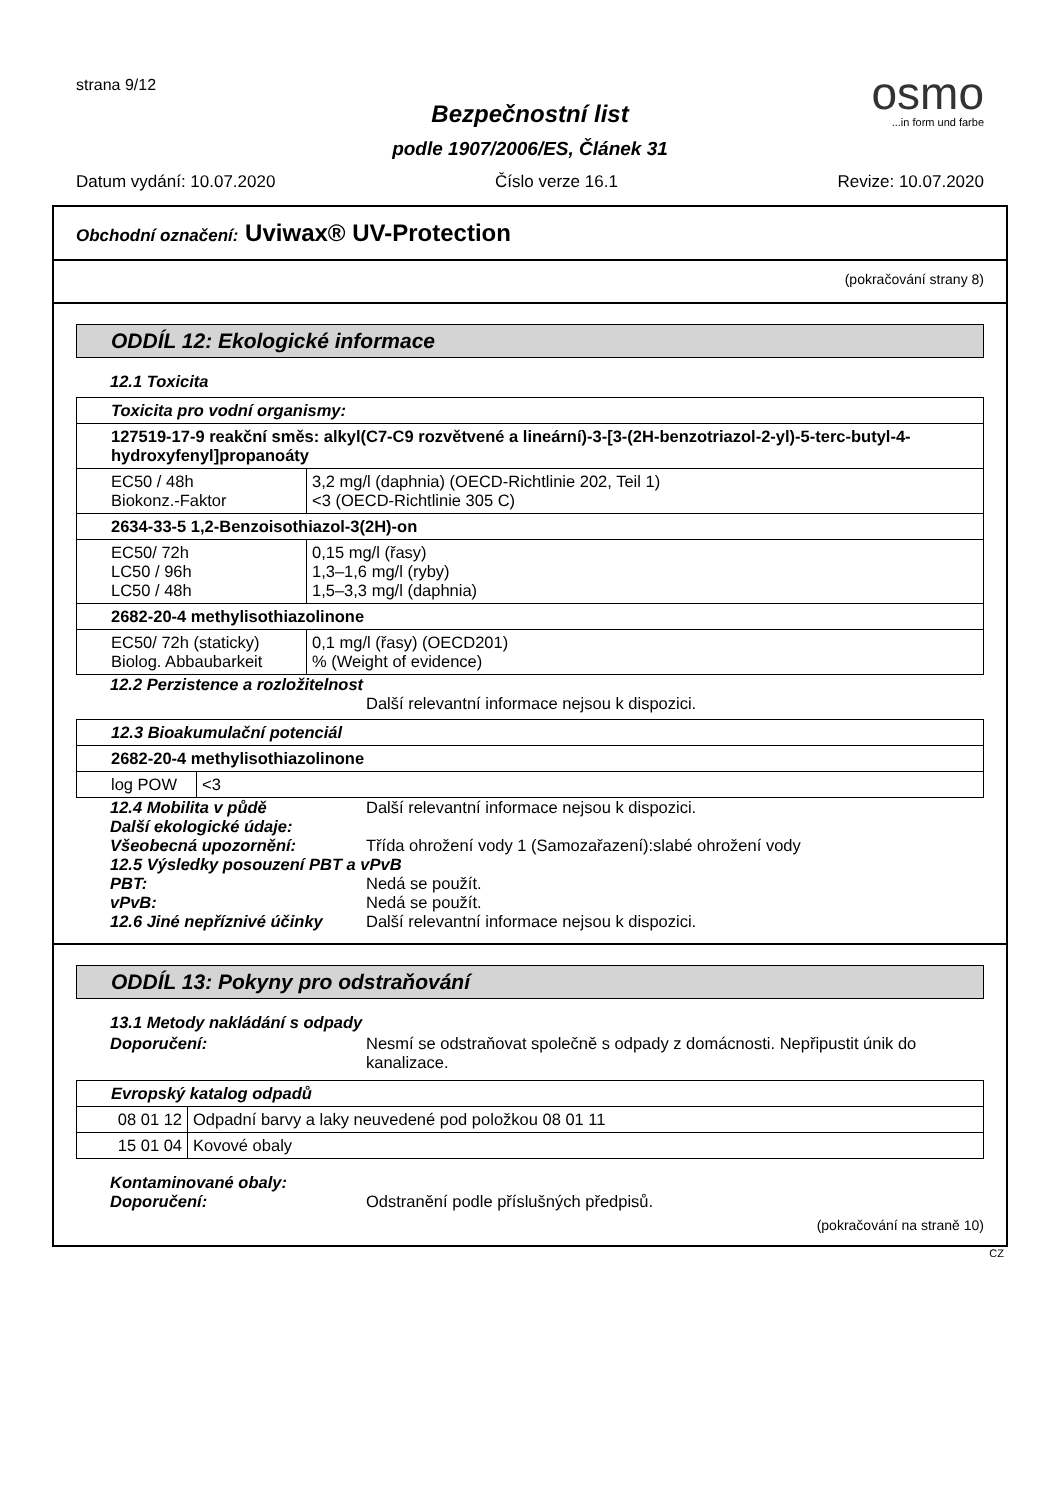strana 9/12
Bezpečnostní list
podle 1907/2006/ES, Článek 31
osmo
...in form und farbe
Datum vydání: 10.07.2020 Číslo verze 16.1 Revize: 10.07.2020
Obchodní označení: Uviwax® UV-Protection
(pokračování strany 8)
ODDÍL 12: Ekologické informace
12.1 Toxicita
| Toxicita pro vodní organismy: | |
| --- | --- |
| 127519-17-9 reakční směs: alkyl(C7-C9 rozvětvené a lineární)-3-[3-(2H-benzotriazol-2-yl)-5-terc-butyl-4-hydroxyfenyl]propanoáty | |
| EC50 / 48h Biokonz.-Faktor | 3,2 mg/l (daphnia) (OECD-Richtlinie 202, Teil 1) <3 (OECD-Richtlinie 305 C) |
| 2634-33-5 1,2-Benzoisothiazol-3(2H)-on | |
| EC50/ 72h LC50 / 96h LC50 / 48h | 0,15 mg/l (řasy) 1,3–1,6 mg/l (ryby) 1,5–3,3 mg/l (daphnia) |
| 2682-20-4 methylisothiazolinone | |
| EC50/ 72h (staticky) Biolog. Abbaubarkeit | 0,1 mg/l (řasy) (OECD201) % (Weight of evidence) |
12.2 Perzistence a rozložitelnost
Další relevantní informace nejsou k dispozici.
| 12.3 Bioakumulační potenciál | |
| --- | --- |
| 2682-20-4 methylisothiazolinone | |
| log POW | <3 |
12.4 Mobilita v půdě Další relevantní informace nejsou k dispozici.
Další ekologické údaje:
Všeobecná upozornění: Třída ohrožení vody 1 (Samozařazení):slabé ohrožení vody
12.5 Výsledky posouzení PBT a vPvB
PBT: Nedá se použít.
vPvB: Nedá se použít.
12.6 Jiné nepříznivé účinky
Další relevantní informace nejsou k dispozici.
ODDÍL 13: Pokyny pro odstraňování
13.1 Metody nakládání s odpady
Doporučení: Nesmí se odstraňovat společně s odpady z domácnosti. Nepřipustit únik do kanalizace.
| Evropský katalog odpadů | |
| --- | --- |
| 08 01 12 | Odpadní barvy a laky neuvedené pod položkou 08 01 11 |
| 15 01 04 | Kovové obaly |
Kontaminované obaly:
Doporučení: Odstranění podle příslušných předpisů.
(pokračování na straně 10)
CZ